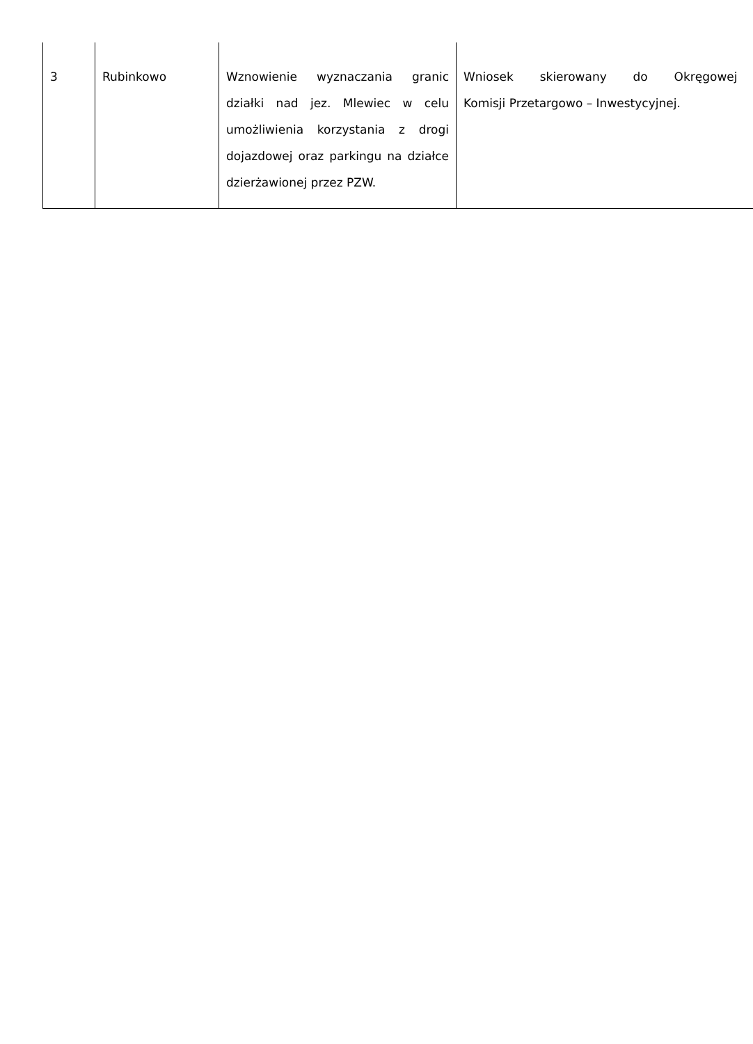| 3 | Rubinkowo | Wznowienie wyznaczania granic działki nad jez. Mlewiec w celu umożliwienia korzystania z drogi dojazdowej oraz parkingu na działce dzierżawionej przez PZW. | Wniosek skierowany do Okręgowej Komisji Przetargowo – Inwestycyjnej. |